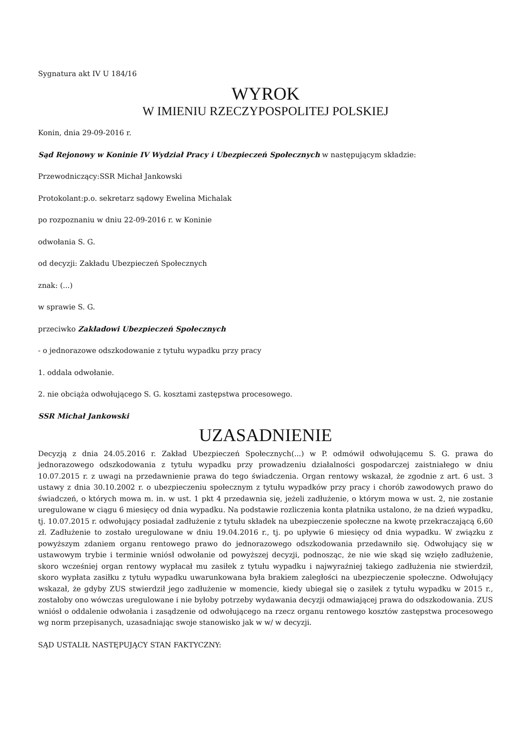Sygnatura akt IV U 184/16
WYROK
W IMIENIU RZECZYPOSPOLITEJ POLSKIEJ
Konin, dnia 29-09-2016 r.
Sąd Rejonowy w Koninie IV Wydział Pracy i Ubezpieczeń Społecznych w następującym składzie:
Przewodniczący:SSR Michał Jankowski
Protokolant:p.o. sekretarz sądowy Ewelina Michalak
po rozpoznaniu w dniu 22-09-2016 r. w Koninie
odwołania S. G.
od decyzji: Zakładu Ubezpieczeń Społecznych
znak: (...)
w sprawie S. G.
przeciwko Zakładowi Ubezpieczeń Społecznych
- o jednorazowe odszkodowanie z tytułu wypadku przy pracy
1. oddala odwołanie.
2. nie obciąża odwołującego S. G. kosztami zastępstwa procesowego.
SSR Michał Jankowski
UZASADNIENIE
Decyzją z dnia 24.05.2016 r. Zakład Ubezpieczeń Społecznych(...) w P. odmówił odwołującemu S. G. prawa do jednorazowego odszkodowania z tytułu wypadku przy prowadzeniu działalności gospodarczej zaistniałego w dniu 10.07.2015 r. z uwagi na przedawnienie prawa do tego świadczenia. Organ rentowy wskazał, że zgodnie z art. 6 ust. 3 ustawy z dnia 30.10.2002 r. o ubezpieczeniu społecznym z tytułu wypadków przy pracy i chorób zawodowych prawo do świadczeń, o których mowa m. in. w ust. 1 pkt 4 przedawnia się, jeżeli zadłużenie, o którym mowa w ust. 2, nie zostanie uregulowane w ciągu 6 miesięcy od dnia wypadku. Na podstawie rozliczenia konta płatnika ustalono, że na dzień wypadku, tj. 10.07.2015 r. odwołujący posiadał zadłużenie z tytułu składek na ubezpieczenie społeczne na kwotę przekraczającą 6,60 zł. Zadłużenie to zostało uregulowane w dniu 19.04.2016 r., tj. po upływie 6 miesięcy od dnia wypadku. W związku z powyższym zdaniem organu rentowego prawo do jednorazowego odszkodowania przedawniło się. Odwołujący się w ustawowym trybie i terminie wniósł odwołanie od powyższej decyzji, podnosząc, że nie wie skąd się wzięło zadłużenie, skoro wcześniej organ rentowy wypłacał mu zasiłek z tytułu wypadku i najwyraźniej takiego zadłużenia nie stwierdził, skoro wypłata zasiłku z tytułu wypadku uwarunkowana była brakiem zaległości na ubezpieczenie społeczne. Odwołujący wskazał, że gdyby ZUS stwierdził jego zadłużenie w momencie, kiedy ubiegał się o zasiłek z tytułu wypadku w 2015 r., zostałoby ono wówczas uregulowane i nie byłoby potrzeby wydawania decyzji odmawiającej prawa do odszkodowania. ZUS wniósł o oddalenie odwołania i zasądzenie od odwołującego na rzecz organu rentowego kosztów zastępstwa procesowego wg norm przepisanych, uzasadniając swoje stanowisko jak w w/ w decyzji.
SĄD USTALIŁ NASTĘPUJĄCY STAN FAKTYCZNY: